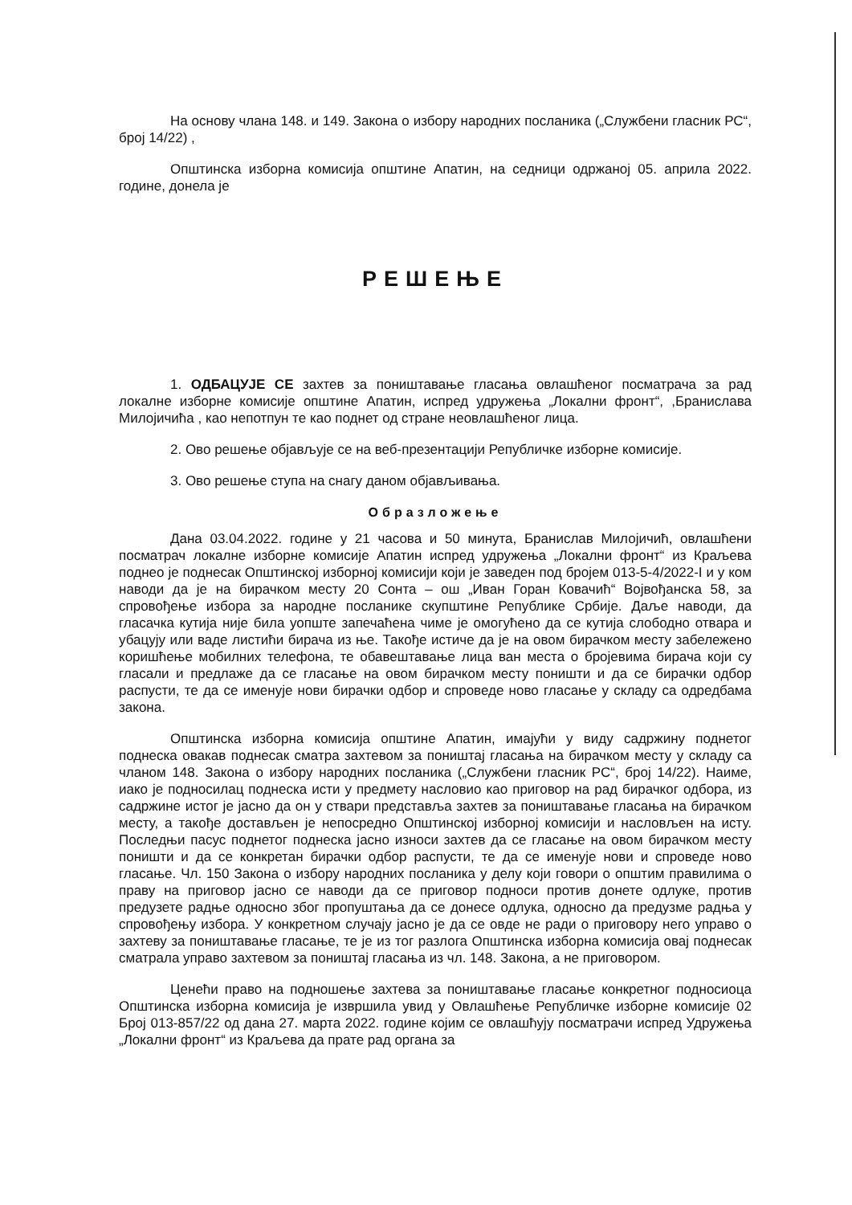На основу члана 148. и 149. Закона о избору народних посланика („Службени гласник РС“, број 14/22) ,
Општинска изборна комисија општине Апатин, на седници одржаној 05. априла 2022. године, донела је
РЕШЕЊЕ
1. ОДБАЦУЈЕ СЕ захтев за поништавање гласања овлашћеног посматрача за рад локалне изборне комисије општине Апатин, испред удружења „Локални фронт“, ,Бранислава Милојичића , као непотпун те као поднет од стране неовлашћеног лица.
2. Ово решење објављује се на веб-презентацији Републичке изборне комисије.
3. Ово решење ступа на снагу даном објављивања.
Образложење
Дана 03.04.2022. године у 21 часова и 50 минута, Бранислав Милојичић, овлашћени посматрач локалне изборне комисије Апатин испред удружења „Локални фронт“ из Краљева поднео је поднесак Општинској изборној комисији који је заведен под бројем 013-5-4/2022-I и у ком наводи да је на бирачком месту 20 Сонта – ош „Иван Горан Ковачић“ Војвођанска 58, за спровођење избора за народне посланике скупштине Републике Србије. Даље наводи, да гласачка кутија није била уопште запечаћена чиме је омогућено да се кутија слободно отвара и убацују или ваде листићи бирача из ње. Такође истиче да је на овом бирачком месту забележено коришћење мобилних телефона, те обавештавање лица ван места о бројевима бирача који су гласали и предлаже да се гласање на овом бирачком месту поништи и да се бирачки одбор распусти, те да се именује нови бирачки одбор и спроведе ново гласање у складу са одредбама закона.
Општинска изборна комисија општине Апатин, имајући у виду садржину поднетог поднеска овакав поднесак сматра захтевом за поништај гласања на бирачком месту у складу са чланом 148. Закона о избору народних посланика („Службени гласник РС“, број 14/22). Наиме, иако је подносилац поднеска исти у предмету насловио као приговор на рад бирачког одбора, из садржине истог је јасно да он у ствари представља захтев за поништавање гласања на бирачком месту, а такође достављен је непосредно Општинској изборној комисији и насловљен на исту. Последњи пасус поднетог поднеска јасно износи захтев да се гласање на овом бирачком месту поништи и да се конкретан бирачки одбор распусти, те да се именује нови и спроведе ново гласање. Чл. 150 Закона о избору народних посланика у делу који говори о општим правилима о праву на приговор јасно се наводи да се приговор подноси против донете одлуке, против предузете радње односно због пропуштања да се донесе одлука, односно да предузме радња у спровођењу избора. У конкретном случају јасно је да се овде не ради о приговору него управо о захтеву за поништавање гласање, те је из тог разлога Општинска изборна комисија овај поднесак сматрала управо захтевом за поништај гласања из чл. 148. Закона, а не приговором.
Ценећи право на подношење захтева за поништавање гласање конкретног подносиоца Општинска изборна комисија је извршила увид у Овлашћење Републичке изборне комисије 02 Број 013-857/22 од дана 27. марта 2022. године којим се овлашћују посматрачи испред Удружења „Локални фронт“ из Краљева да прате рад органа за